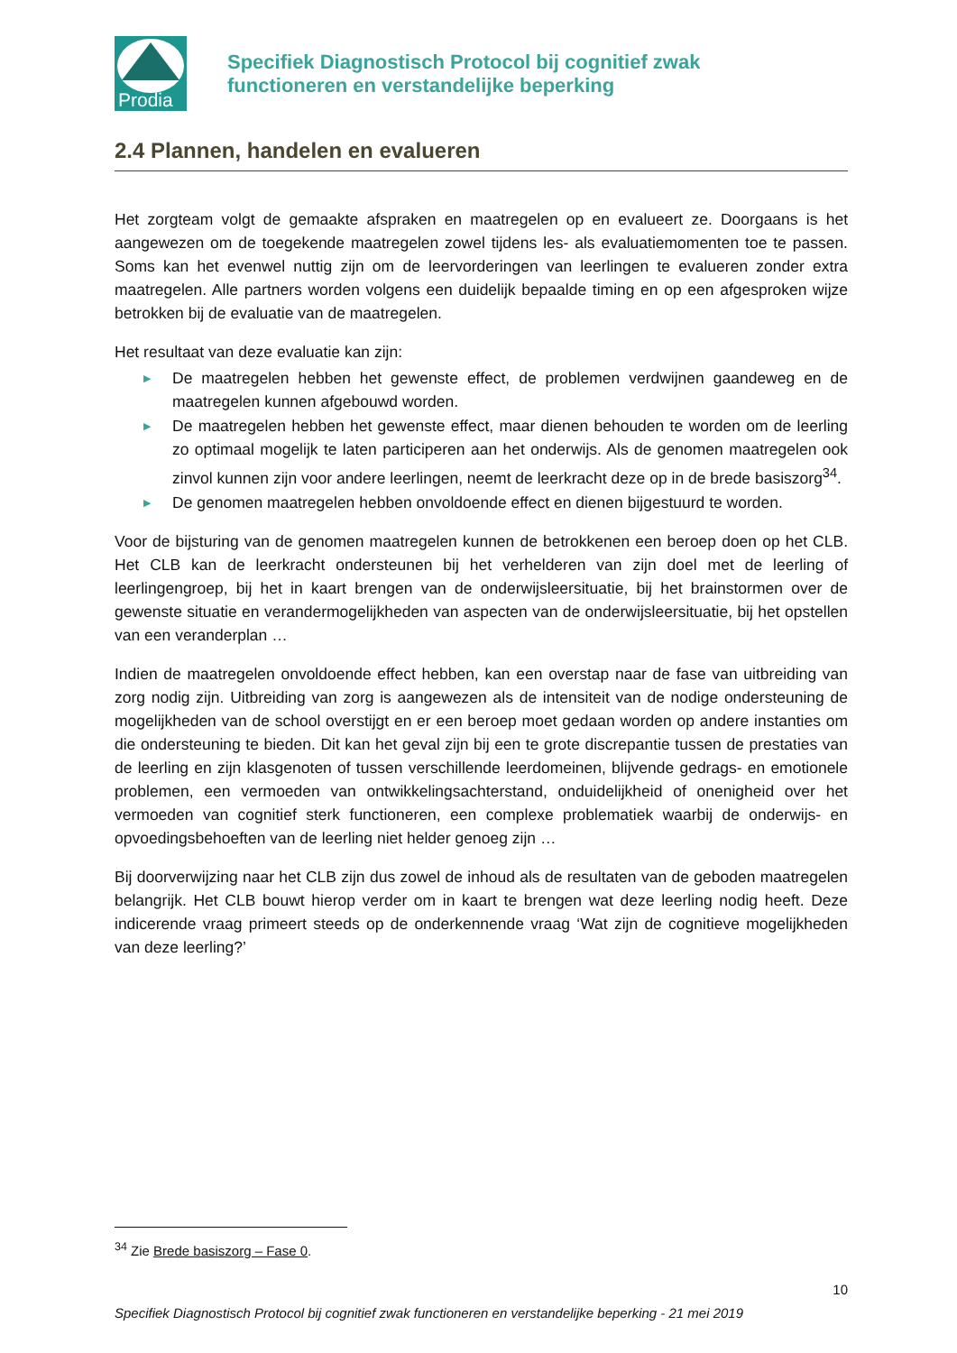Prodia
Specifiek Diagnostisch Protocol bij cognitief zwak
functioneren en verstandelijke beperking
2.4 Plannen, handelen en evalueren
Het zorgteam volgt de gemaakte afspraken en maatregelen op en evalueert ze. Doorgaans is het aangewezen om de toegekende maatregelen zowel tijdens les- als evaluatiemomenten toe te passen. Soms kan het evenwel nuttig zijn om de leervorderingen van leerlingen te evalueren zonder extra maatregelen. Alle partners worden volgens een duidelijk bepaalde timing en op een afgesproken wijze betrokken bij de evaluatie van de maatregelen.
Het resultaat van deze evaluatie kan zijn:
▶ De maatregelen hebben het gewenste effect, de problemen verdwijnen gaandeweg en de maatregelen kunnen afgebouwd worden.
▶ De maatregelen hebben het gewenste effect, maar dienen behouden te worden om de leerling zo optimaal mogelijk te laten participeren aan het onderwijs. Als de genomen maatregelen ook zinvol kunnen zijn voor andere leerlingen, neemt de leerkracht deze op in de brede basiszorg<sup>34</sup>.
▶ De genomen maatregelen hebben onvoldoende effect en dienen bijgestuurd te worden.
Voor de bijsturing van de genomen maatregelen kunnen de betrokkenen een beroep doen op het CLB. Het CLB kan de leerkracht ondersteunen bij het verhelderen van zijn doel met de leerling of leerlingengroep, bij het in kaart brengen van de onderwijsleersituatie, bij het brainstormen over de gewenste situatie en verandermogelijkheden van aspecten van de onderwijsleersituatie, bij het opstellen van een veranderplan …
Indien de maatregelen onvoldoende effect hebben, kan een overstap naar de fase van uitbreiding van zorg nodig zijn. Uitbreiding van zorg is aangewezen als de intensiteit van de nodige ondersteuning de mogelijkheden van de school overstijgt en er een beroep moet gedaan worden op andere instanties om die ondersteuning te bieden. Dit kan het geval zijn bij een te grote discrepantie tussen de prestaties van de leerling en zijn klasgenoten of tussen verschillende leerdomeinen, blijvende gedrags- en emotionele problemen, een vermoeden van ontwikkelingsachterstand, onduidelijkheid of onenigheid over het vermoeden van cognitief sterk functioneren, een complexe problematiek waarbij de onderwijs- en opvoedingsbehoeften van de leerling niet helder genoeg zijn …
Bij doorverwijzing naar het CLB zijn dus zowel de inhoud als de resultaten van de geboden maatregelen belangrijk. Het CLB bouwt hierop verder om in kaart te brengen wat deze leerling nodig heeft. Deze indicerende vraag primeert steeds op de onderkennende vraag ‘Wat zijn de cognitieve mogelijkheden van deze leerling?’
<sup>34</sup> Zie Brede basiszorg – Fase 0.
10
Specifiek Diagnostisch Protocol bij cognitief zwak functioneren en verstandelijke beperking - 21 mei 2019